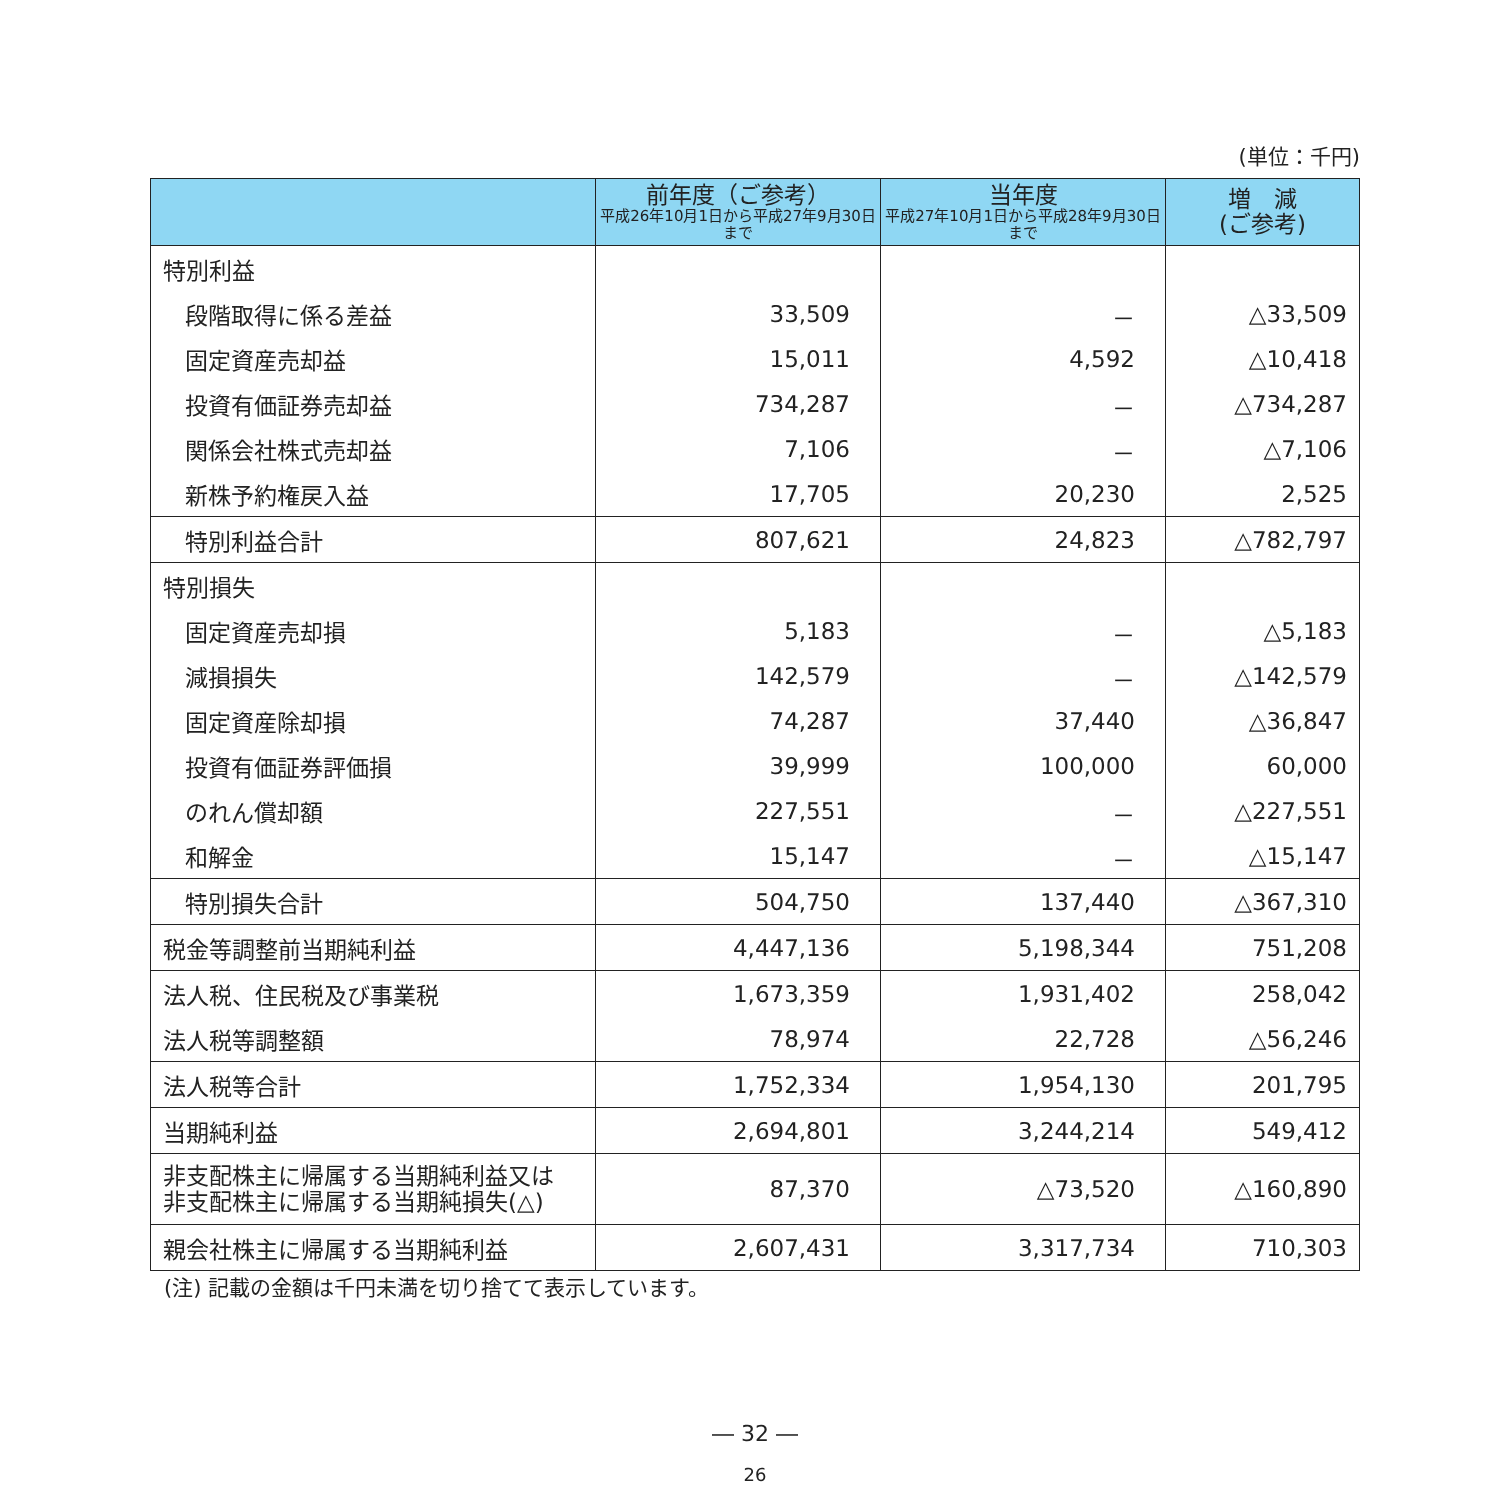(単位：千円)
| | 前年度（ご参考） 平成26年10月1日から平成27年9月30日まで | 当年度 平成27年10月1日から平成28年9月30日まで | 増 減 (ご参考) |
| --- | --- | --- | --- |
| 特別利益 | | | |
| 段階取得に係る差益 | 33,509 | － | △33,509 |
| 固定資産売却益 | 15,011 | 4,592 | △10,418 |
| 投資有価証券売却益 | 734,287 | － | △734,287 |
| 関係会社株式売却益 | 7,106 | － | △7,106 |
| 新株予約権戻入益 | 17,705 | 20,230 | 2,525 |
| 特別利益合計 | 807,621 | 24,823 | △782,797 |
| 特別損失 | | | |
| 固定資産売却損 | 5,183 | － | △5,183 |
| 減損損失 | 142,579 | － | △142,579 |
| 固定資産除却損 | 74,287 | 37,440 | △36,847 |
| 投資有価証券評価損 | 39,999 | 100,000 | 60,000 |
| のれん償却額 | 227,551 | － | △227,551 |
| 和解金 | 15,147 | － | △15,147 |
| 特別損失合計 | 504,750 | 137,440 | △367,310 |
| 税金等調整前当期純利益 | 4,447,136 | 5,198,344 | 751,208 |
| 法人税、住民税及び事業税 | 1,673,359 | 1,931,402 | 258,042 |
| 法人税等調整額 | 78,974 | 22,728 | △56,246 |
| 法人税等合計 | 1,752,334 | 1,954,130 | 201,795 |
| 当期純利益 | 2,694,801 | 3,244,214 | 549,412 |
| 非支配株主に帰属する当期純利益又は 非支配株主に帰属する当期純損失(△) | 87,370 | △73,520 | △160,890 |
| 親会社株主に帰属する当期純利益 | 2,607,431 | 3,317,734 | 710,303 |
(注) 記載の金額は千円未満を切り捨てて表示しています。
― 32 ―
26